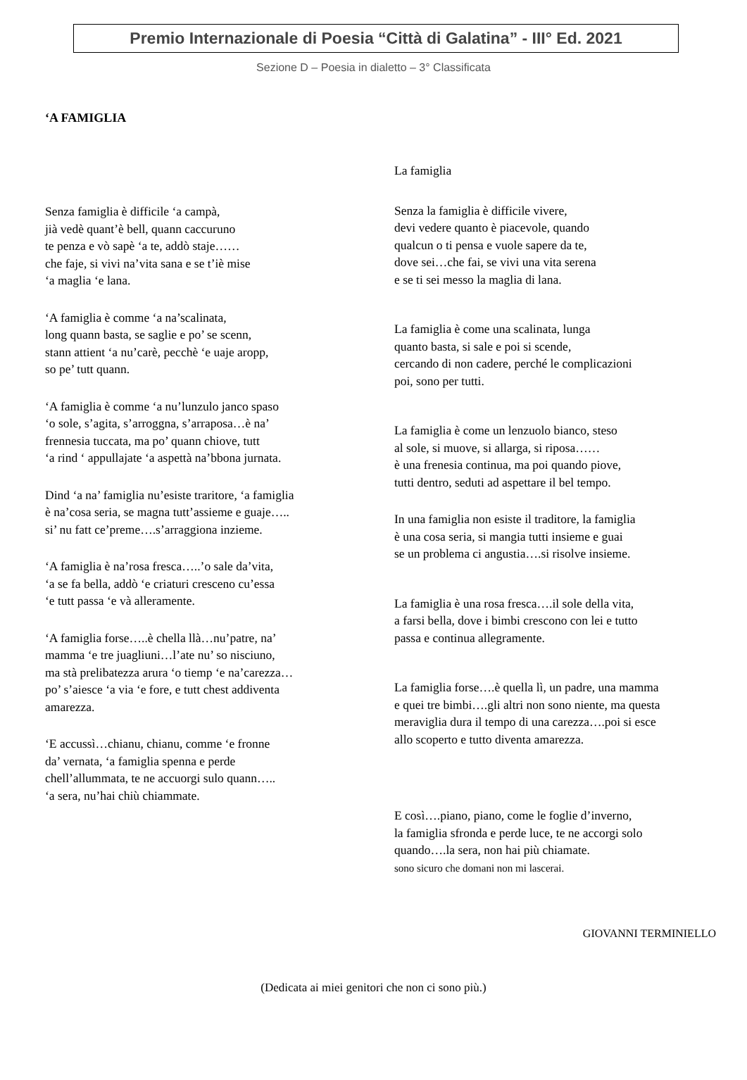Premio Internazionale di Poesia “Città di Galatina” - III° Ed. 2021
Sezione D – Poesia in dialetto – 3° Classificata
‘A FAMIGLIA
Senza famiglia è difficile ‘a campà,
jià vedè quant’è bell, quann caccuruno
te penza e vò sapè ‘a te, addò staje……
che faje, si vivi na’vita sana e se t’iè mise
‘a maglia ‘e lana.
‘A famiglia è comme ‘a na’scalinata,
long quann basta, se saglie e po’ se scenn,
stann attient ‘a nu’carè, pecchè ‘e uaje aropp,
so pe’ tutt quann.
‘A famiglia è comme ‘a nu’lunzulo janco spaso
‘o sole, s’agita, s’arroggna, s’arraposa…è na’
frennesia tuccata, ma po’ quann chiove, tutt
‘a rind ‘ appullajate ‘a aspettà na’bbona jurnata.
Dind ‘a na’ famiglia nu’esiste traritore, ‘a famiglia
è na’cosa seria, se magna tutt’assieme e guaje…..
si’ nu fatt ce’preme….s’arraggiona inzieme.
‘A famiglia è na’rosa fresca…..’o sale da’vita,
‘a se fa bella, addò ‘e criaturi cresceno cu’essa
‘e tutt passa ‘e và alleramente.
‘A famiglia forse…..è chella llà…nu’patre, na’
mamma ‘e tre juagliuni…l’ate nu’ so nisciuno,
ma stà prelibatezza arura ‘o tiemp ‘e na’carezza…
po’ s’aiesce ‘a via ‘e fore, e tutt chest addiventa
amarezza.
‘E accussì…chianu, chianu, comme ‘e fronne
da’ vernata, ‘a famiglia spenna e perde
chell’allummata, te ne accuorgi sulo quann…..
‘a sera, nu’hai chiù chiammate.
La famiglia
Senza la famiglia è difficile vivere,
devi vedere quanto è piacevole, quando
qualcun o ti pensa e vuole sapere da te,
dove sei…che fai, se vivi una vita serena
e se ti sei messo la maglia di lana.
La famiglia è come una scalinata, lunga
quanto basta, si sale e poi si scende,
cercando di non cadere, perché le complicazioni
poi, sono per tutti.
La famiglia è come un lenzuolo bianco, steso
al sole, si muove, si allarga, si riposa……
è una frenesia continua, ma poi quando piove,
tutti dentro, seduti ad aspettare il bel tempo.
In una famiglia non esiste il traditore, la famiglia
è una cosa seria, si mangia tutti insieme e guai
se un problema ci angustia….si risolve insieme.
La famiglia è una rosa fresca….il sole della vita,
a farsi bella, dove i bimbi crescono con lei e tutto
passa e continua allegramente.
La famiglia forse….è quella lì, un padre, una mamma
e quei tre bimbi….gli altri non sono niente, ma questa
meraviglia dura il tempo di una carezza….poi si esce
allo scoperto e tutto diventa amarezza.
E così….piano, piano, come le foglie d’inverno,
la famiglia sfronda e perde luce, te ne accorgi solo
quando….la sera, non hai più chiamate.
sono sicuro che domani non mi lascerai.
GIOVANNI TERMINIELLO
(Dedicata ai miei genitori che non ci sono più.)